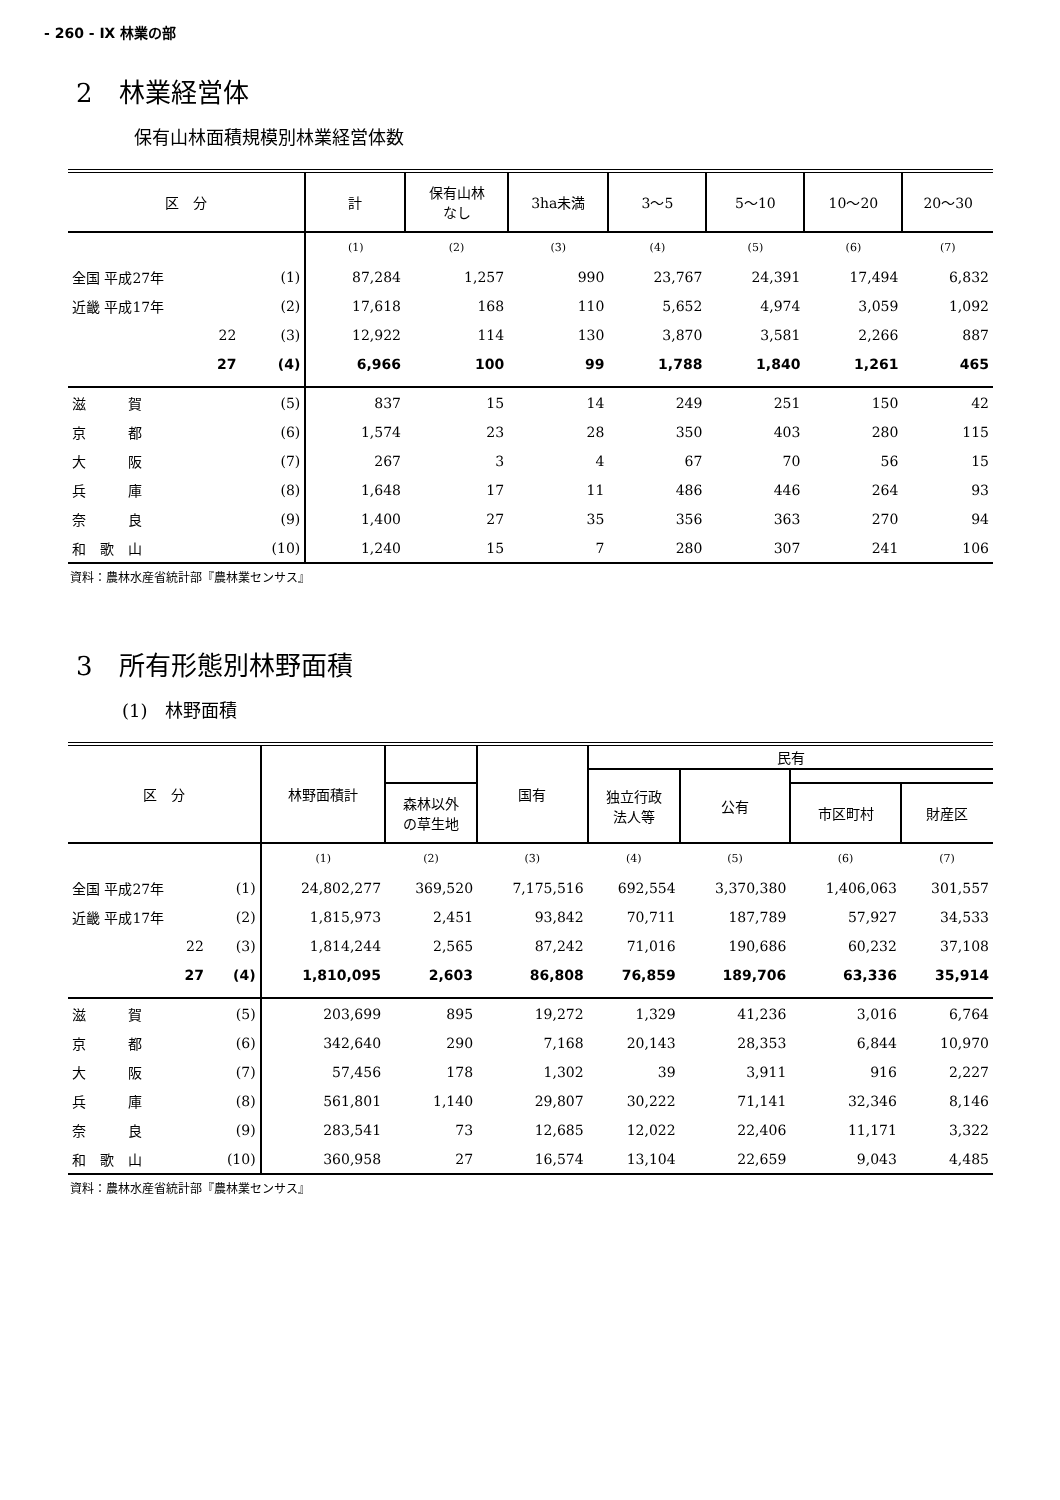- 260 - Ⅸ 林業の部
2　林業経営体
保有山林面積規模別林業経営体数
| 区 分 | | 計 | 保有山林 なし | 3ha未満 | 3～5 | 5～10 | 10～20 | 20～30 |
| --- | --- | --- | --- | --- | --- | --- | --- | --- |
| | | (1) | (2) | (3) | (4) | (5) | (6) | (7) |
| 全国 平成27年 | (1) | 87,284 | 1,257 | 990 | 23,767 | 24,391 | 17,494 | 6,832 |
| 近畿 平成17年 | (2) | 17,618 | 168 | 110 | 5,652 | 4,974 | 3,059 | 1,092 |
| 22 | (3) | 12,922 | 114 | 130 | 3,870 | 3,581 | 2,266 | 887 |
| 27 | (4) | 6,966 | 100 | 99 | 1,788 | 1,840 | 1,261 | 465 |
| 滋 賀 | (5) | 837 | 15 | 14 | 249 | 251 | 150 | 42 |
| 京 都 | (6) | 1,574 | 23 | 28 | 350 | 403 | 280 | 115 |
| 大 阪 | (7) | 267 | 3 | 4 | 67 | 70 | 56 | 15 |
| 兵 庫 | (8) | 1,648 | 17 | 11 | 486 | 446 | 264 | 93 |
| 奈 良 | (9) | 1,400 | 27 | 35 | 356 | 363 | 270 | 94 |
| 和 歌 山 | (10) | 1,240 | 15 | 7 | 280 | 307 | 241 | 106 |
資料：農林水産省統計部『農林業センサス』
3　所有形態別林野面積
(1)　林野面積
| 区 分 | | 林野面積計 | | 国有 | 民有 | | | |
| --- | --- | --- | --- | --- | --- | --- | --- | --- |
| | | | | | 独立行政 法人等 | 公有 | | |
| | | | 森林以外 の草生地 | | | | 市区町村 | 財産区 |
| | | (1) | (2) | (3) | (4) | (5) | (6) | (7) |
| 全国 平成27年 | (1) | 24,802,277 | 369,520 | 7,175,516 | 692,554 | 3,370,380 | 1,406,063 | 301,557 |
| 近畿 平成17年 | (2) | 1,815,973 | 2,451 | 93,842 | 70,711 | 187,789 | 57,927 | 34,533 |
| 22 | (3) | 1,814,244 | 2,565 | 87,242 | 71,016 | 190,686 | 60,232 | 37,108 |
| 27 | (4) | 1,810,095 | 2,603 | 86,808 | 76,859 | 189,706 | 63,336 | 35,914 |
| 滋 賀 | (5) | 203,699 | 895 | 19,272 | 1,329 | 41,236 | 3,016 | 6,764 |
| 京 都 | (6) | 342,640 | 290 | 7,168 | 20,143 | 28,353 | 6,844 | 10,970 |
| 大 阪 | (7) | 57,456 | 178 | 1,302 | 39 | 3,911 | 916 | 2,227 |
| 兵 庫 | (8) | 561,801 | 1,140 | 29,807 | 30,222 | 71,141 | 32,346 | 8,146 |
| 奈 良 | (9) | 283,541 | 73 | 12,685 | 12,022 | 22,406 | 11,171 | 3,322 |
| 和 歌 山 | (10) | 360,958 | 27 | 16,574 | 13,104 | 22,659 | 9,043 | 4,485 |
資料：農林水産省統計部『農林業センサス』